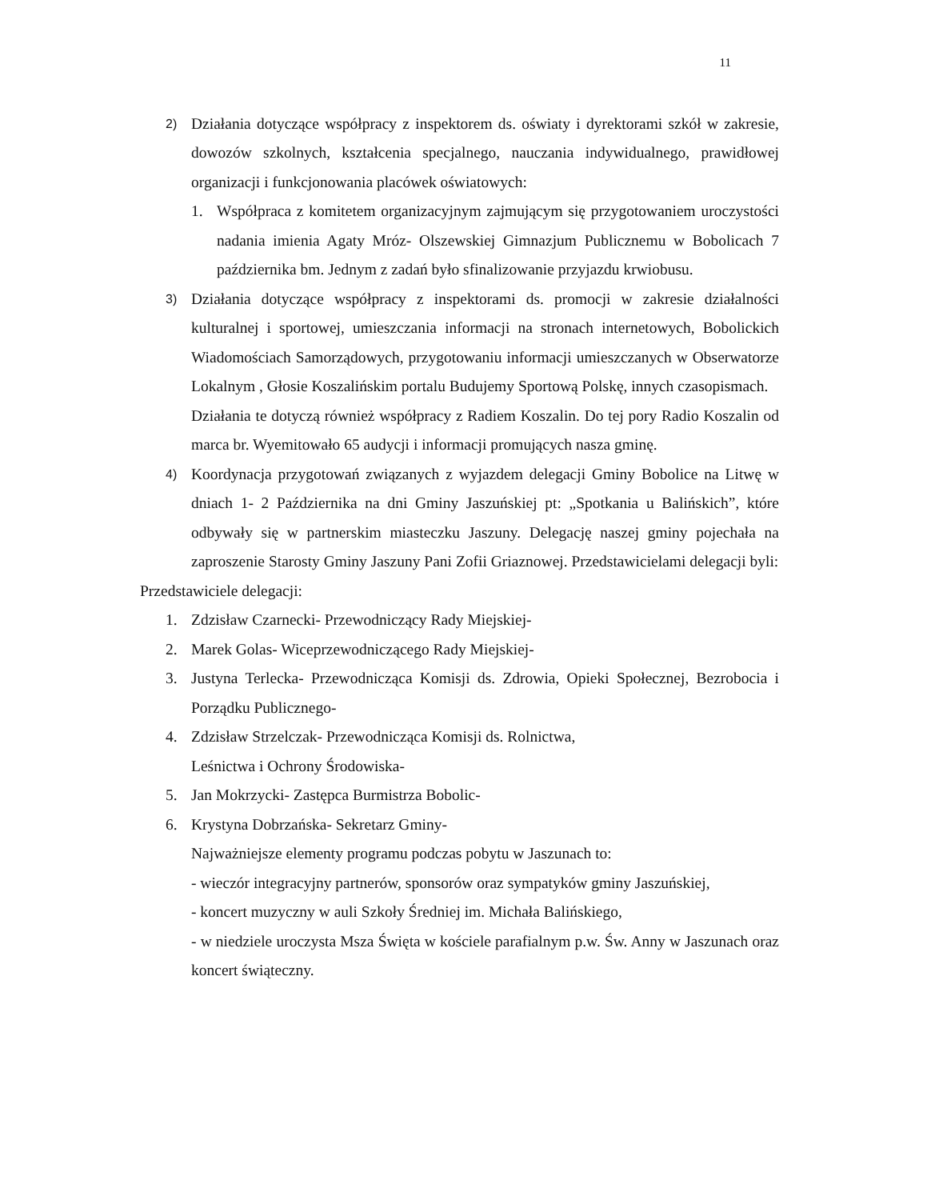11
2)
Działania dotyczące współpracy z inspektorem ds. oświaty i dyrektorami szkół w zakresie, dowozów szkolnych, kształcenia specjalnego, nauczania indywidualnego, prawidłowej organizacji i funkcjonowania placówek oświatowych:
1. Współpraca z komitetem organizacyjnym zajmującym się przygotowaniem uroczystości nadania imienia Agaty Mróz- Olszewskiej Gimnazjum Publicznemu w Bobolicach 7 października bm. Jednym z zadań było sfinalizowanie przyjazdu krwiobusu.
3)
Działania dotyczące współpracy z inspektorami ds. promocji w zakresie działalności kulturalnej i sportowej, umieszczania informacji na stronach internetowych, Bobolickich Wiadomościach Samorządowych, przygotowaniu informacji umieszczanych w Obserwatorze Lokalnym , Głosie Koszalińskim portalu Budujemy Sportową Polskę, innych czasopismach.
Działania te dotyczą również współpracy z Radiem Koszalin. Do tej pory Radio Koszalin od marca br. Wyemitowało 65 audycji i informacji promujących nasza gminę.
4)
Koordynacja przygotowań związanych z wyjazdem delegacji Gminy Bobolice na Litwę w dniach 1- 2 Października na dni Gminy Jaszuńskiej pt: „Spotkania u Balińskich”, które odbywały się w partnerskim miasteczku Jaszuny. Delegację naszej gminy pojechała na zaproszenie Starosty Gminy Jaszuny Pani Zofii Griaznowej. Przedstawicielami delegacji byli:
Przedstawiciele delegacji:
1. Zdzisław Czarnecki- Przewodniczący Rady Miejskiej-
2. Marek Golas- Wiceprzewodniczącego Rady Miejskiej-
3. Justyna Terlecka- Przewodnicząca Komisji ds. Zdrowia, Opieki Społecznej, Bezrobocia i Porządku Publicznego-
4. Zdzisław Strzelczak- Przewodnicząca Komisji ds. Rolnictwa,
Leśnictwa i Ochrony Środowiska-
5. Jan Mokrzycki- Zastępca Burmistrza Bobolic-
6. Krystyna Dobrzańska- Sekretarz Gminy-
Najważniejsze elementy programu podczas pobytu w Jaszunach to:
- wieczór integracyjny partnerów, sponsorów oraz sympatyków gminy Jaszuńskiej,
- koncert muzyczny w auli Szkoły Średniej im. Michała Balińskiego,
- w niedziele uroczysta Msza Święta w kościele parafialnym p.w. Św. Anny w Jaszunach oraz koncert świąteczny.